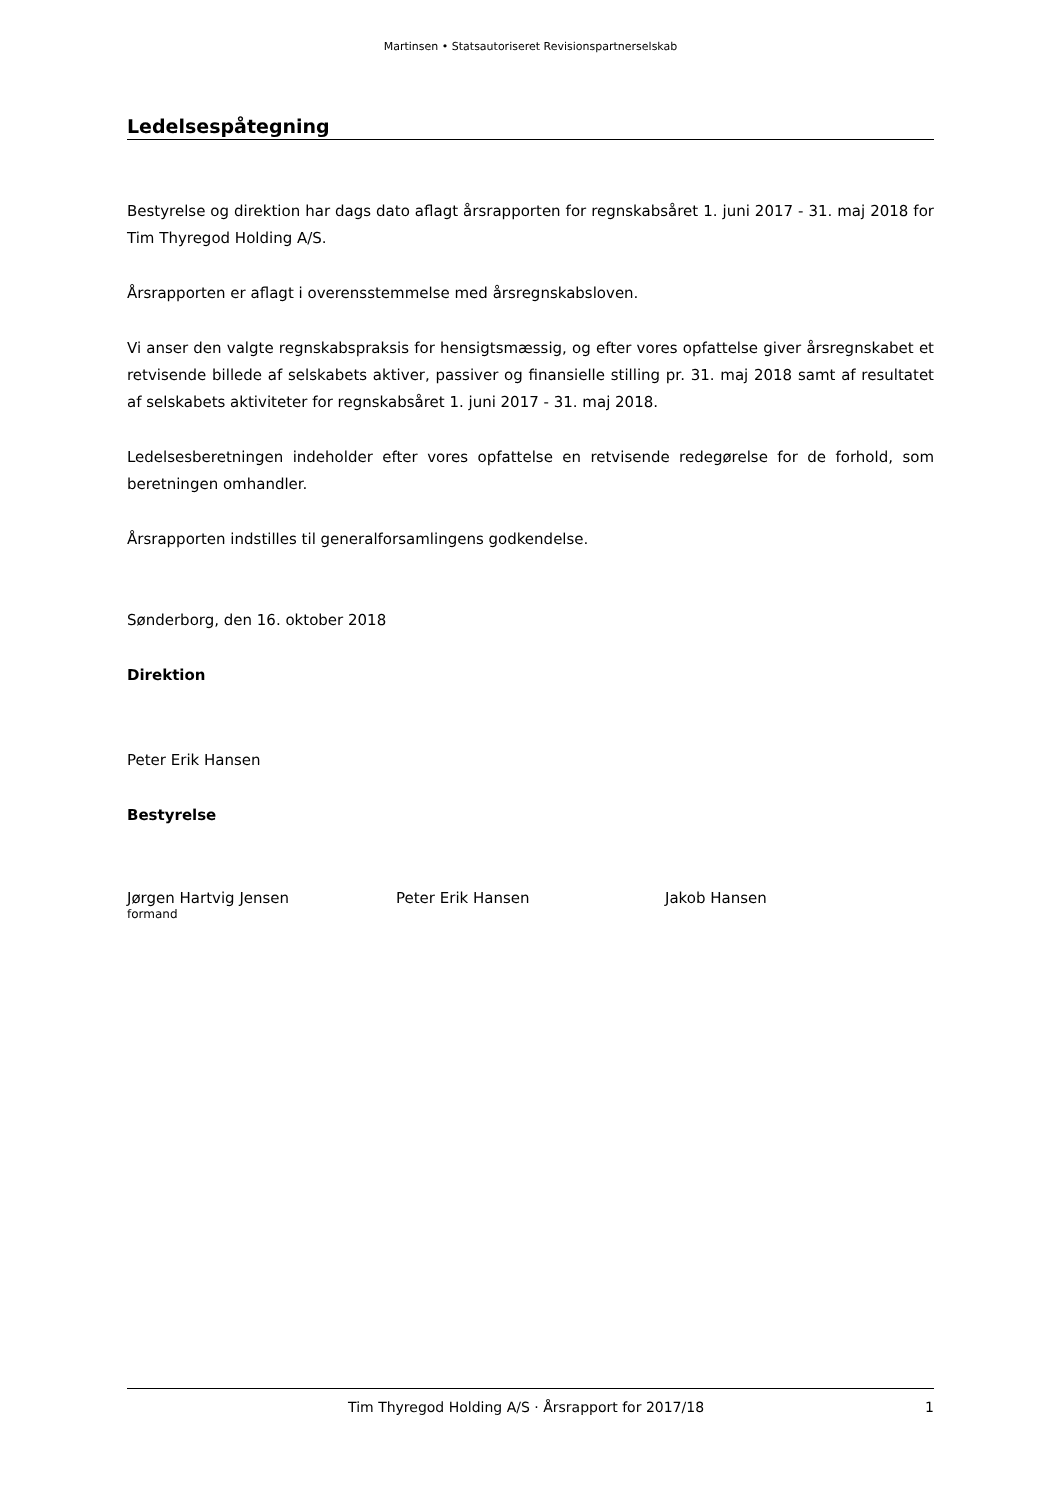Martinsen • Statsautoriseret Revisionspartnerselskab
Ledelsespåtegning
Bestyrelse og direktion har dags dato aflagt årsrapporten for regnskabsåret 1. juni 2017 - 31. maj 2018 for Tim Thyregod Holding A/S.
Årsrapporten er aflagt i overensstemmelse med årsregnskabsloven.
Vi anser den valgte regnskabspraksis for hensigtsmæssig, og efter vores opfattelse giver årsregnskabet et retvisende billede af selskabets aktiver, passiver og finansielle stilling pr. 31. maj 2018 samt af resultatet af selskabets aktiviteter for regnskabsåret 1. juni 2017 - 31. maj 2018.
Ledelsesberetningen indeholder efter vores opfattelse en retvisende redegørelse for de forhold, som beretningen omhandler.
Årsrapporten indstilles til generalforsamlingens godkendelse.
Sønderborg, den 16. oktober 2018
Direktion
Peter Erik Hansen
Bestyrelse
Jørgen Hartvig Jensen
formand
Peter Erik Hansen Jakob Hansen
Tim Thyregod Holding A/S · Årsrapport for 2017/18 1